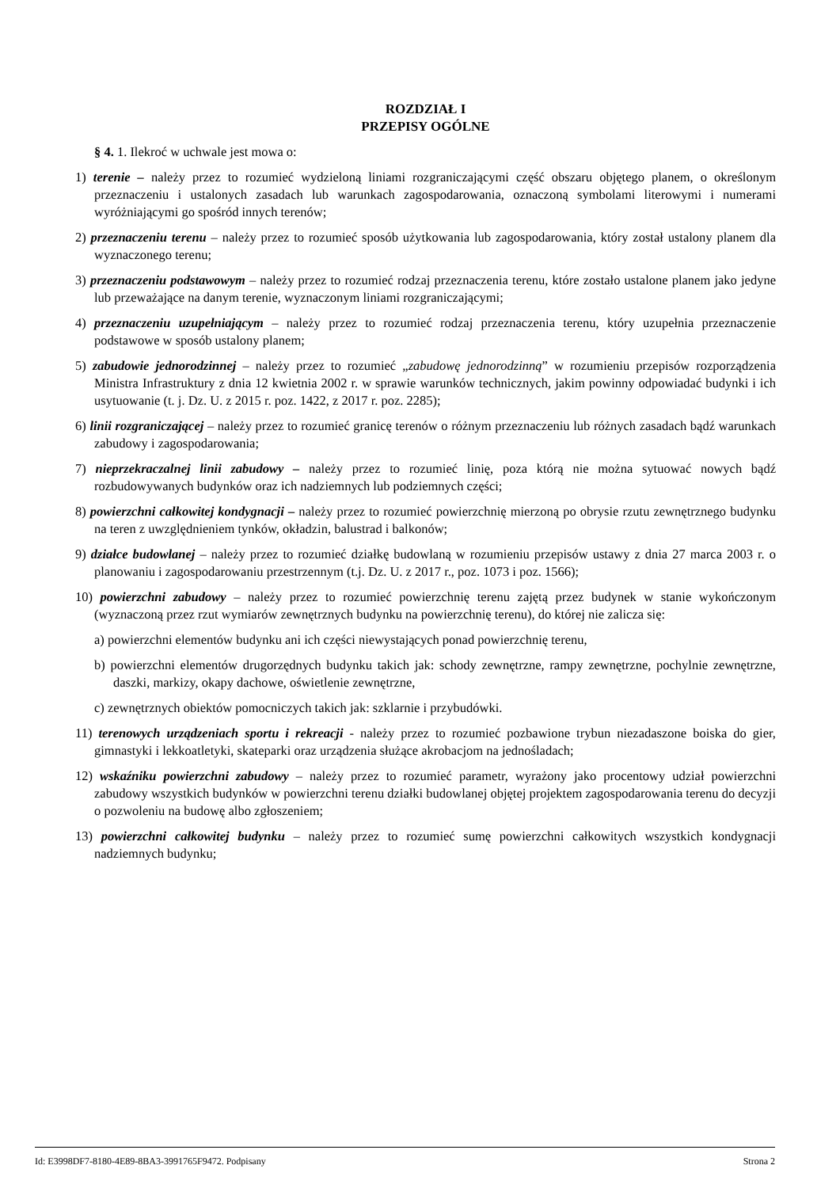ROZDZIAŁ I
PRZEPISY OGÓLNE
§ 4. 1. Ilekroć w uchwale jest mowa o:
1) terenie – należy przez to rozumieć wydzieloną liniami rozgraniczającymi część obszaru objętego planem, o określonym przeznaczeniu i ustalonych zasadach lub warunkach zagospodarowania, oznaczoną symbolami literowymi i numerami wyróżniającymi go spośród innych terenów;
2) przeznaczeniu terenu – należy przez to rozumieć sposób użytkowania lub zagospodarowania, który został ustalony planem dla wyznaczonego terenu;
3) przeznaczeniu podstawowym – należy przez to rozumieć rodzaj przeznaczenia terenu, które zostało ustalone planem jako jedyne lub przeważające na danym terenie, wyznaczonym liniami rozgraniczającymi;
4) przeznaczeniu uzupełniającym – należy przez to rozumieć rodzaj przeznaczenia terenu, który uzupełnia przeznaczenie podstawowe w sposób ustalony planem;
5) zabudowie jednorodzinnej – należy przez to rozumieć „zabudowę jednorodzinną” w rozumieniu przepisów rozporządzenia Ministra Infrastruktury z dnia 12 kwietnia 2002 r. w sprawie warunków technicznych, jakim powinny odpowiadać budynki i ich usytuowanie (t. j. Dz. U. z 2015 r. poz. 1422, z 2017 r. poz. 2285);
6) linii rozgraniczającej – należy przez to rozumieć granicę terenów o różnym przeznaczeniu lub różnych zasadach bądź warunkach zabudowy i zagospodarowania;
7) nieprzekraczalnej linii zabudowy – należy przez to rozumieć linię, poza którą nie można sytuować nowych bądź rozbudowywanych budynków oraz ich nadziemnych lub podziemnych części;
8) powierzchni całkowitej kondygnacji – należy przez to rozumieć powierzchnię mierzoną po obrysie rzutu zewnętrznego budynku na teren z uwzględnieniem tynków, okładzin, balustrad i balkonów;
9) działce budowlanej – należy przez to rozumieć działkę budowlaną w rozumieniu przepisów ustawy z dnia 27 marca 2003 r. o planowaniu i zagospodarowaniu przestrzennym (t.j. Dz. U. z 2017 r., poz. 1073 i poz. 1566);
10) powierzchni zabudowy – należy przez to rozumieć powierzchnię terenu zajętą przez budynek w stanie wykończonym (wyznaczoną przez rzut wymiarów zewnętrznych budynku na powierzchnię terenu), do której nie zalicza się:
a) powierzchni elementów budynku ani ich części niewystających ponad powierzchnię terenu,
b) powierzchni elementów drugorzędnych budynku takich jak: schody zewnętrzne, rampy zewnętrzne, pochylnie zewnętrzne, daszki, markizy, okapy dachowe, oświetlenie zewnętrzne,
c) zewnętrznych obiektów pomocniczych takich jak: szklarnie i przybudówki.
11) terenowych urządzeniach sportu i rekreacji - należy przez to rozumieć pozbawione trybun niezadaszone boiska do gier, gimnastyki i lekkoatletyki, skateparki oraz urządzenia służące akrobacjom na jednośladach;
12) wskaźniku powierzchni zabudowy – należy przez to rozumieć parametr, wyrażony jako procentowy udział powierzchni zabudowy wszystkich budynków w powierzchni terenu działki budowlanej objętej projektem zagospodarowania terenu do decyzji o pozwoleniu na budowę albo zgłoszeniem;
13) powierzchni całkowitej budynku – należy przez to rozumieć sumę powierzchni całkowitych wszystkich kondygnacji nadziemnych budynku;
Id: E3998DF7-8180-4E89-8BA3-3991765F9472. Podpisany Strona 2